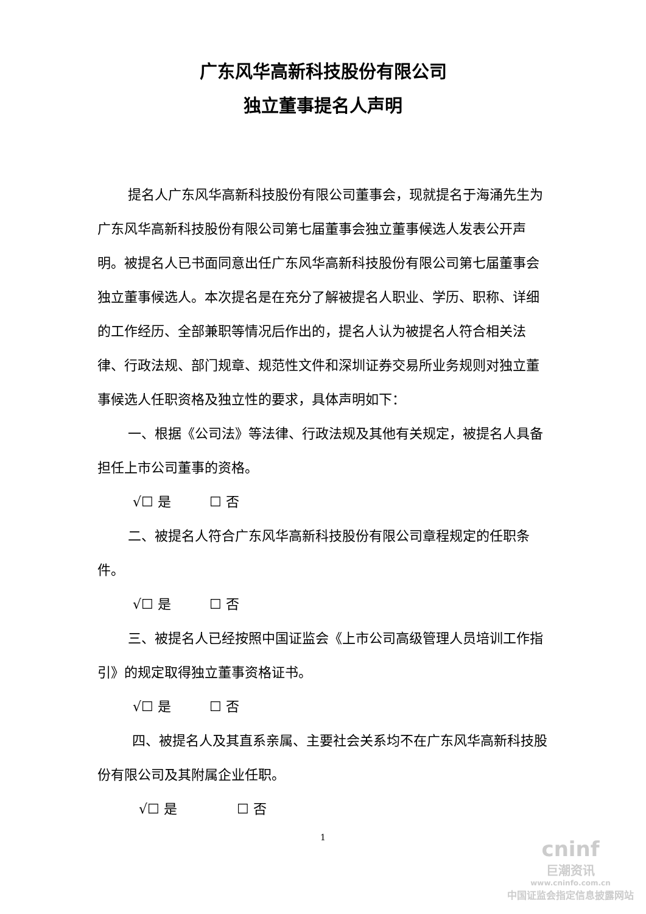广东风华高新科技股份有限公司
独立董事提名人声明
提名人广东风华高新科技股份有限公司董事会，现就提名于海涌先生为广东风华高新科技股份有限公司第七届董事会独立董事候选人发表公开声明。被提名人已书面同意出任广东风华高新科技股份有限公司第七届董事会独立董事候选人。本次提名是在充分了解被提名人职业、学历、职称、详细的工作经历、全部兼职等情况后作出的，提名人认为被提名人符合相关法律、行政法规、部门规章、规范性文件和深圳证券交易所业务规则对独立董事候选人任职资格及独立性的要求，具体声明如下：
一、根据《公司法》等法律、行政法规及其他有关规定，被提名人具备担任上市公司董事的资格。
√☐ 是 ☐ 否
二、被提名人符合广东风华高新科技股份有限公司章程规定的任职条件。
√☐ 是 ☐ 否
三、被提名人已经按照中国证监会《上市公司高级管理人员培训工作指引》的规定取得独立董事资格证书。
√☐ 是 ☐ 否
四、被提名人及其直系亲属、主要社会关系均不在广东风华高新科技股份有限公司及其附属企业任职。
√☐ 是 ☐ 否
1
cninf
巨潮资讯
www.cninfo.com.cn
中国证监会指定信息披露网站